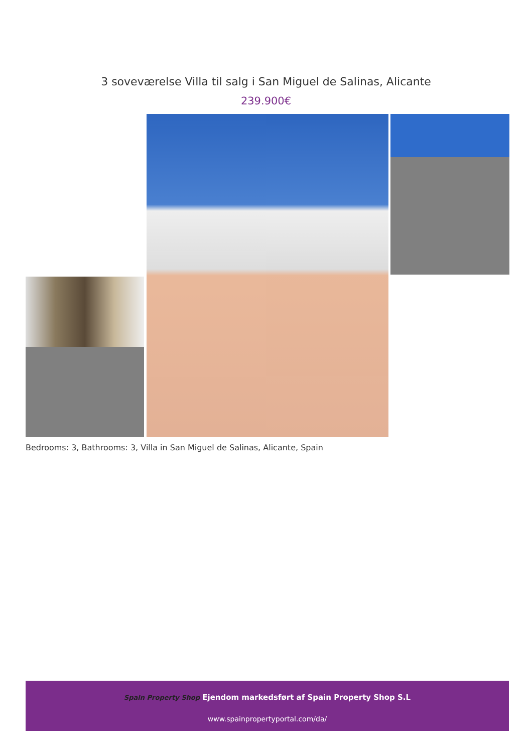3 soveværelse Villa til salg i San Miguel de Salinas, Alicante
239.900€
Bedrooms: 3, Bathrooms: 3, Villa in San Miguel de Salinas, Alicante, Spain
Spain Property Shop Ejendom markedsført af Spain Property Shop S.L
www.spainpropertyportal.com/da/